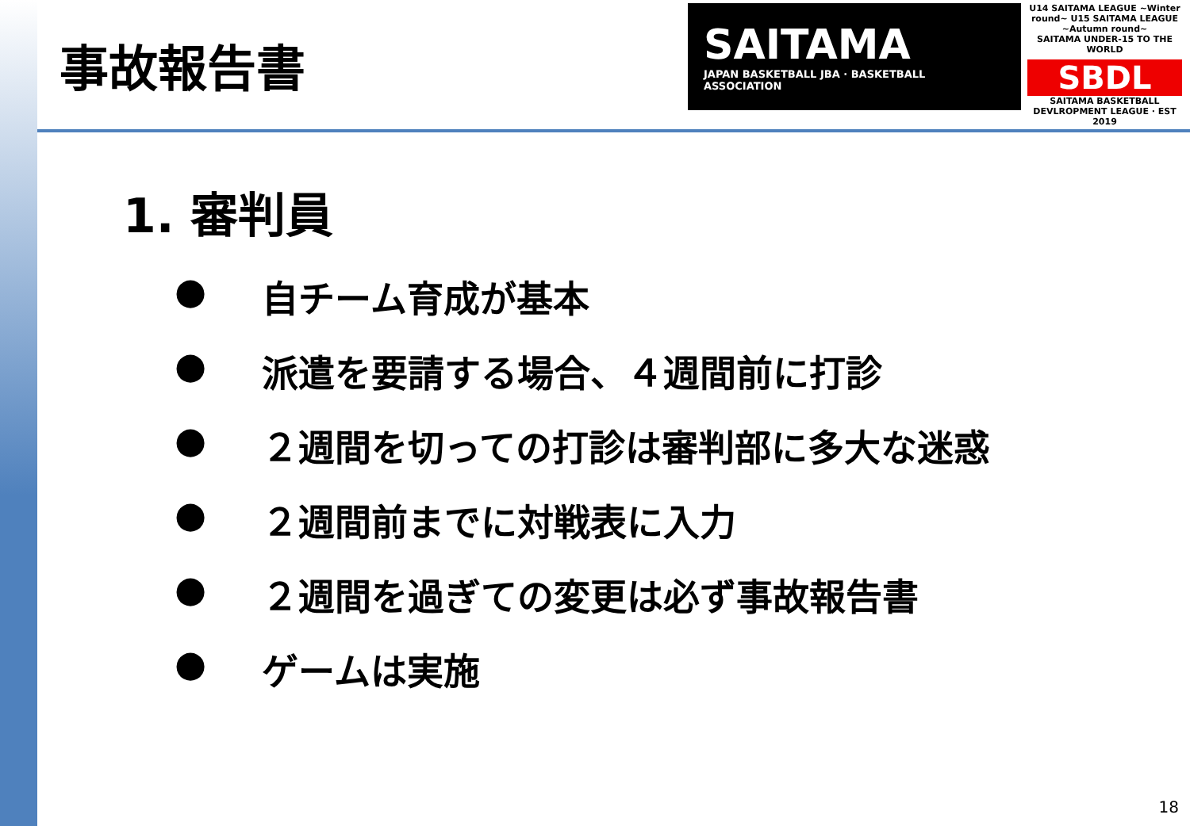事故報告書
SAITAMA
JAPAN BASKETBALL JBA · BASKETBALL ASSOCIATION
U14 SAITAMA LEAGUE ~Winter round~ U15 SAITAMA LEAGUE ~Autumn round~
SAITAMA UNDER-15 TO THE WORLD
SBDL
SAITAMA BASKETBALL DEVLROPMENT LEAGUE · EST 2019
1. 審判員
● 自チーム育成が基本
● 派遣を要請する場合、４週間前に打診
● ２週間を切っての打診は審判部に多大な迷惑
● ２週間前までに対戦表に入力
● ２週間を過ぎての変更は必ず事故報告書
● ゲームは実施
18